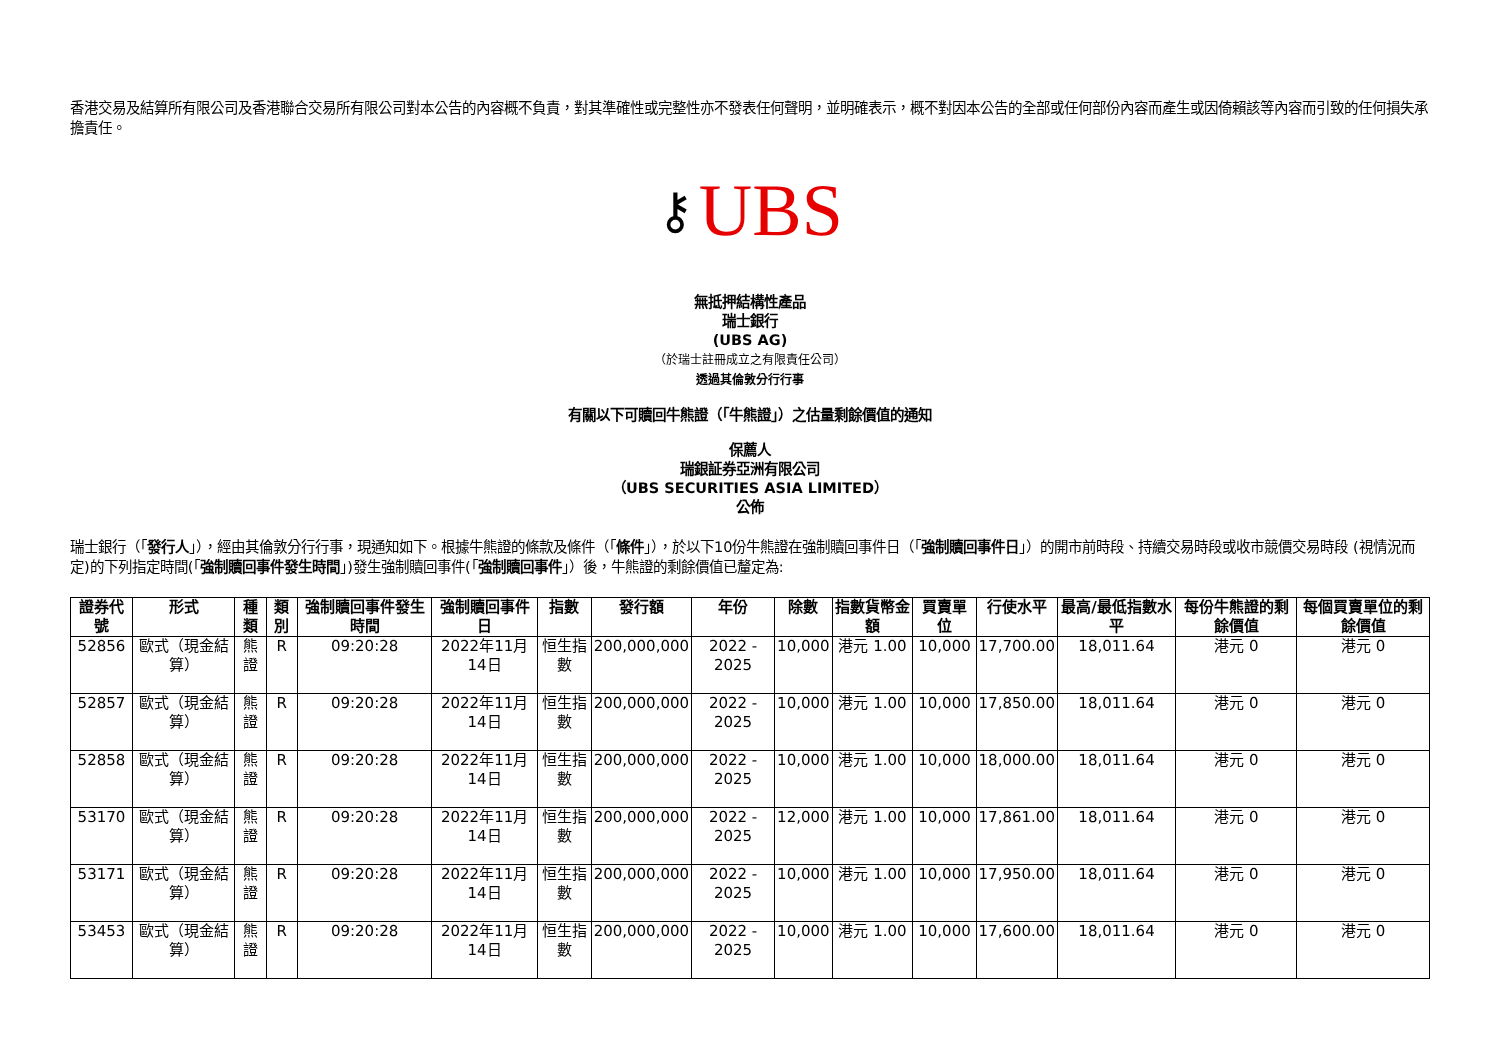香港交易及結算所有限公司及香港聯合交易所有限公司對本公告的內容概不負責，對其準確性或完整性亦不發表任何聲明，並明確表示，概不對因本公告的全部或任何部份內容而產生或因倚賴該等內容而引致的任何損失承擔責任。
⚷ UBS
無抵押結構性產品
瑞士銀行
(UBS AG)
（於瑞士註冊成立之有限責任公司）
透過其倫敦分行行事
有關以下可贖回牛熊證（「牛熊證」）之估量剩餘價值的通知
保薦人
瑞銀証券亞洲有限公司
（UBS SECURITIES ASIA LIMITED）
公佈
瑞士銀行（「發行人」），經由其倫敦分行行事，現通知如下。根據牛熊證的條款及條件（「條件」），於以下10份牛熊證在強制贖回事件日（「強制贖回事件日」）的開市前時段、持續交易時段或收市競價交易時段 (視情況而定)的下列指定時間(「強制贖回事件發生時間」)發生強制贖回事件(「強制贖回事件」）後，牛熊證的剩餘價值已釐定為:
| 證券代號 | 形式 | 種類 | 類別 | 強制贖回事件發生時間 | 強制贖回事件日 | 指數 | 發行額 | 年份 | 除數 | 指數貨幣金額 | 買賣單位 | 行使水平 | 最高/最低指數水平 | 每份牛熊證的剩餘價值 | 每個買賣單位的剩餘價值 |
| --- | --- | --- | --- | --- | --- | --- | --- | --- | --- | --- | --- | --- | --- | --- | --- |
| 52856 | 歐式（現金結算） | 熊證 | R | 09:20:28 | 2022年11月14日 | 恒生指數 | 200,000,000 | 2022 - 2025 | 10,000 | 港元 1.00 | 10,000 | 17,700.00 | 18,011.64 | 港元 0 | 港元 0 |
| 52857 | 歐式（現金結算） | 熊證 | R | 09:20:28 | 2022年11月14日 | 恒生指數 | 200,000,000 | 2022 - 2025 | 10,000 | 港元 1.00 | 10,000 | 17,850.00 | 18,011.64 | 港元 0 | 港元 0 |
| 52858 | 歐式（現金結算） | 熊證 | R | 09:20:28 | 2022年11月14日 | 恒生指數 | 200,000,000 | 2022 - 2025 | 10,000 | 港元 1.00 | 10,000 | 18,000.00 | 18,011.64 | 港元 0 | 港元 0 |
| 53170 | 歐式（現金結算） | 熊證 | R | 09:20:28 | 2022年11月14日 | 恒生指數 | 200,000,000 | 2022 - 2025 | 12,000 | 港元 1.00 | 10,000 | 17,861.00 | 18,011.64 | 港元 0 | 港元 0 |
| 53171 | 歐式（現金結算） | 熊證 | R | 09:20:28 | 2022年11月14日 | 恒生指數 | 200,000,000 | 2022 - 2025 | 10,000 | 港元 1.00 | 10,000 | 17,950.00 | 18,011.64 | 港元 0 | 港元 0 |
| 53453 | 歐式（現金結算） | 熊證 | R | 09:20:28 | 2022年11月14日 | 恒生指數 | 200,000,000 | 2022 - 2025 | 10,000 | 港元 1.00 | 10,000 | 17,600.00 | 18,011.64 | 港元 0 | 港元 0 |